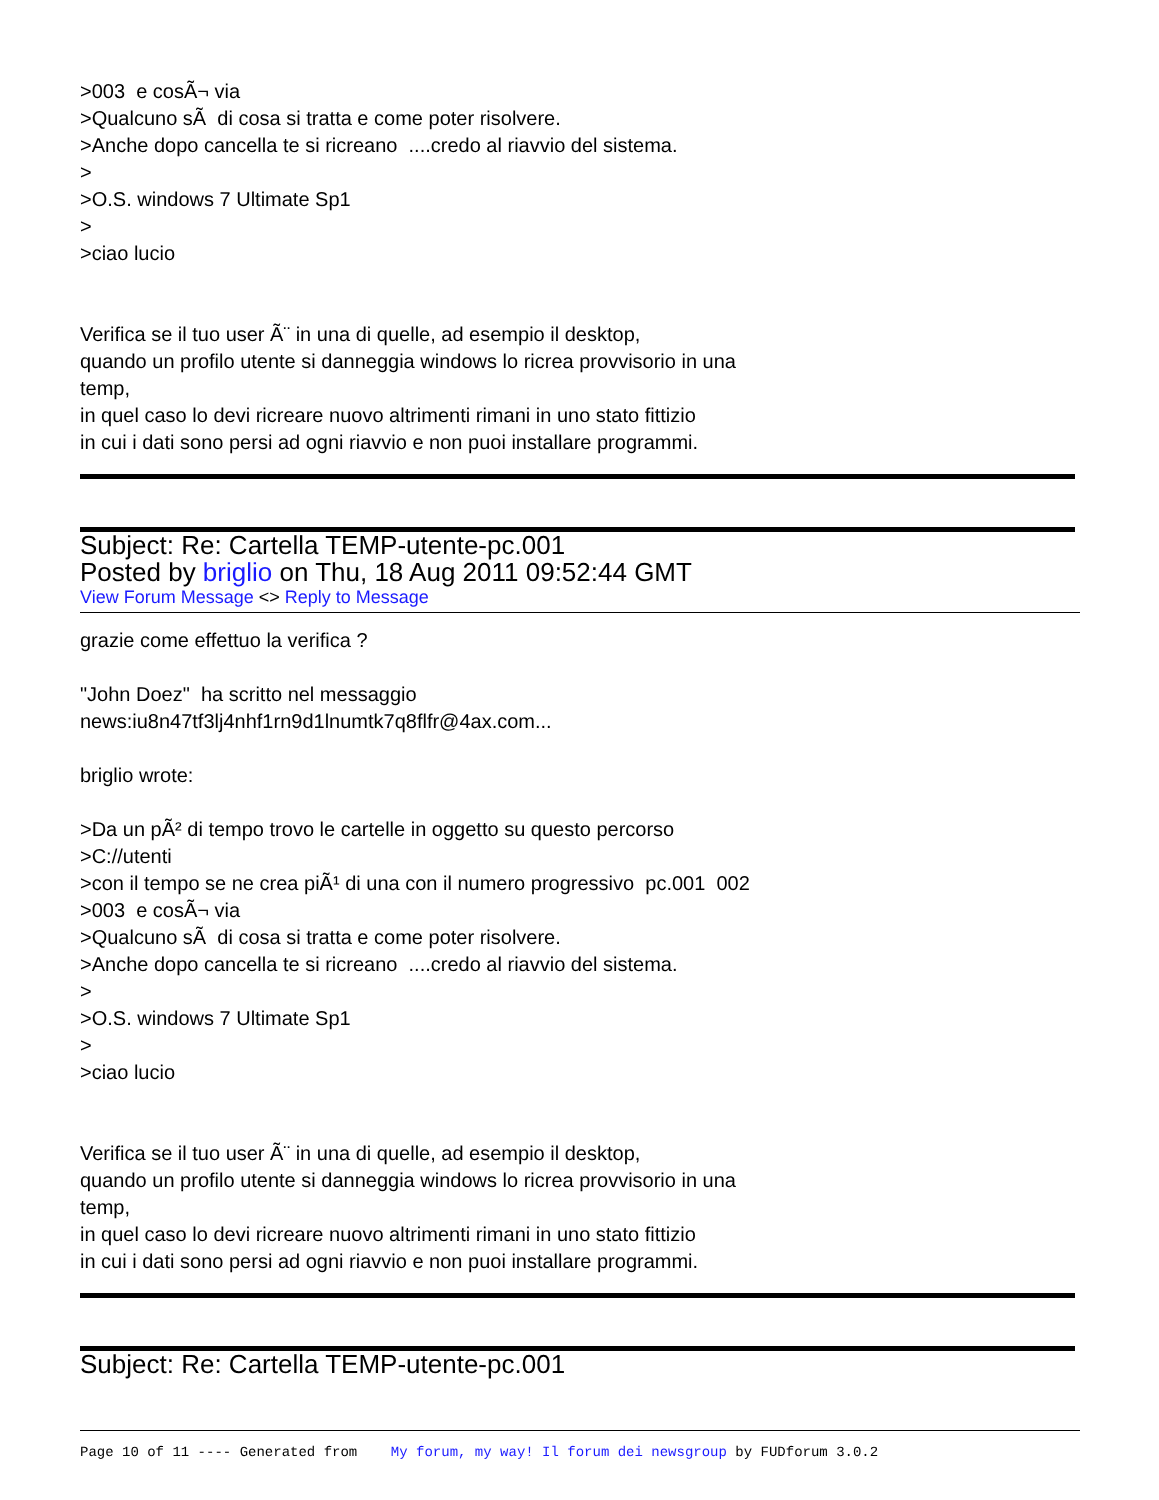>003 e cosÃ¬ via
>Qualcuno sÃ di cosa si tratta e come poter risolvere.
>Anche dopo cancella te si ricreano ....credo al riavvio del sistema.
>
>O.S. windows 7 Ultimate Sp1
>
>ciao lucio
Verifica se il tuo user Ã¨ in una di quelle, ad esempio il desktop,
quando un profilo utente si danneggia windows lo ricrea provvisorio in una
temp,
in quel caso lo devi ricreare nuovo altrimenti rimani in uno stato fittizio
in cui i dati sono persi ad ogni riavvio e non puoi installare programmi.
Subject: Re: Cartella TEMP-utente-pc.001
Posted by briglio on Thu, 18 Aug 2011 09:52:44 GMT
View Forum Message <> Reply to Message
grazie come effettuo la verifica ?
"John Doez" ha scritto nel messaggio
news:iu8n47tf3lj4nhf1rn9d1lnumtk7q8flfr@4ax.com...
briglio wrote:
>Da un pÃ² di tempo trovo le cartelle in oggetto su questo percorso
>C://utenti
>con il tempo se ne crea piÃ¹ di una con il numero progressivo pc.001 002
>003 e cosÃ¬ via
>Qualcuno sÃ di cosa si tratta e come poter risolvere.
>Anche dopo cancella te si ricreano ....credo al riavvio del sistema.
>
>O.S. windows 7 Ultimate Sp1
>
>ciao lucio
Verifica se il tuo user Ã¨ in una di quelle, ad esempio il desktop,
quando un profilo utente si danneggia windows lo ricrea provvisorio in una
temp,
in quel caso lo devi ricreare nuovo altrimenti rimani in uno stato fittizio
in cui i dati sono persi ad ogni riavvio e non puoi installare programmi.
Subject: Re: Cartella TEMP-utente-pc.001
Page 10 of 11 ---- Generated from My forum, my way! Il forum dei newsgroup by FUDforum 3.0.2